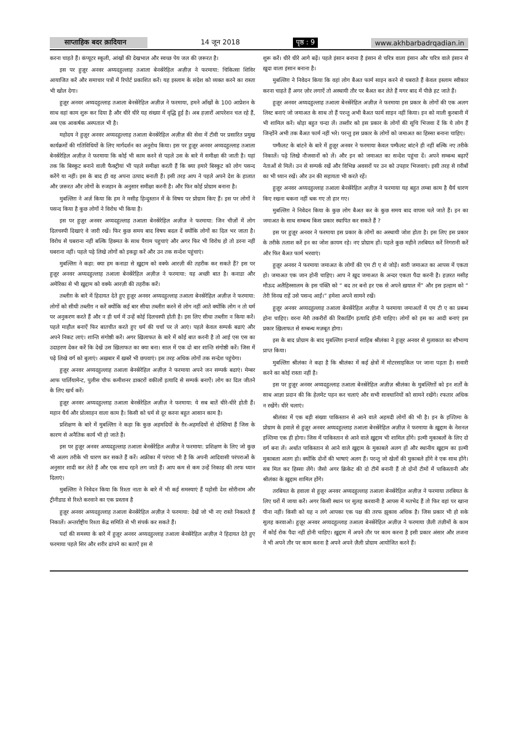साप्ताहिक बदर क़ादियान 14 जून 2018 पृष्ठ : 9 www.akhbarbadrqadian.in
करना चाहते हैं। कंप्यूटर स्कूली, आंखों की देखभाल और स्वच्छ पेय जल की ज़रूरत है।
इस पर हुज़ूर अनवर अय्यदहुल्लाह तआला बेनस्रेरेहिल अज़ीज़ ने फरमाया: चिकित्सा शिविर आयाजित करें और समाचार पत्रों में रिपोर्ट प्रकाशित करें। यह इस्लाम के संदेश को व्यक्त करने का रास्ता भी खोल देगा।
हुज़ूर अनवर अय्यदहुल्लाह तआला बेनस्रेरेहिल अज़ीज़ ने फरमाया, हमने आँखों के 100 आप्रेशन के साथ वहां काम शुरू कर दिया है और धीरे धीरे यह संख्या में वृद्धि हुई है। अब हज़ारों आपरेशन चल रहे हैं, अब एक आकर्षक अस्पताल भी है।
महोदय ने हुज़ूर अनवर अय्यदहुल्लाह तआला बेनस्रेरेहिल अज़ीज़ की सेवा में टीवी पर प्रसारित प्रमुख कार्यक्रमों की गतिविधियों के लिए मार्गदर्शन का अनुरोध किया। इस पर हुज़ूर अनवर अय्यदहुल्लाह तआला बेनस्रेरेहिल अज़ीज़ ने फरमाया कि कोई भी काम करने से पहले उस के बारे में समीक्षा की जाती है। यहां तक कि बिस्कुट बनाने वाली फैक्ट्रीयां भी पहले समीक्षा करती हैं कि क्या हमारे बिस्कुट को लोग पसन्द करेंगे या नहीं। इस के बाद ही वह अपना उत्पाद बनाती हैं। इसी तरह आप ने पहले अपने देश के हालात और ज़रूरत और लोगों के रुजहान के अनुसार समीक्षा करनी है। और फिर कोई प्रोग्राम बनाना है।
मुबल्लिग़ ने अर्ज़ किया कि हम ने मसीह हिन्दुस्तान में के विषय पर प्रोग्राम किए हैं। इस पर लोगों ने पसन्द किया है कुछ लोगों ने विरोध भी किया है।
इस पर हुज़ूर अनवर अय्यदहुल्लाह तआला बेनस्रेरेहिल अज़ीज़ ने फरमाया: जिन चीज़ों में लोग दिलचस्पी दिखाएं वे जारी रखें। फिर कुछ समय बाद विषय बदल दें क्योंकि लोगों का दिल भर जाता है। विरोध से घबराना नहीं बल्कि हिक्मत के साथ पैग़ाम पहुचाएं और अगर फिर भी विरोध हो तो डरना नहीं घबराना नहीं। पहले पढ़े लिखे लोगों को इकट्ठा करें और उन तक सन्देश पहुंचाएं।
मुबल्लिग़ ने कहा: क्या हम कनाडा से ख़ुद्दाम को वक्फे आरज़ी की तहरीक कर सकते हैं? इस पर हुज़ूर अनवर अय्यदहुल्लाह तआला बेनस्रेरेहिल अज़ीज़ ने फरमाया: यह अच्छी बात है। कनाडा और अमेरिका से भी ख़ुद्दाम को वक्फे आरज़ी की तहरीक करें।
तब्लीग़ के बारे में हिदायत देते हुए हुज़ूर अनवर अय्यदहुल्लाह तआला बेनस्रेरेहिल अज़ीज़ ने फरमाया: लोगों को सीधी तब्लीग़ न करें क्योंकि कई बार सीधा तब्लीग़ करने से लोग नहीं आते क्योंकि लोग न तो धर्म पर अनुकरण करते हैं और न ही धर्म में उन्हें कोई दिलचस्पी होती है। इस लिए सीधा तब्लीग़ न किया करें। पहले माहौल बनाऐं फिर बातचीत करते हुए धर्म की चर्चा पर ले आएं। पहले केवल सम्पर्क बढाएं और अपने निकट लाएं। शान्ति संगोष्ठी करें। अगर ख़िलाफत के बारे में कोई बात करनी है तो आई एस एस का उदाहरण देकर करें कि देखें उस ख़िलाफत का क्या बना। साल में एक दो बार शान्ति संगोष्ठी करें। जिस में पढ़े लिखे वर्ग को बुलाएं। अख़बार में ख़बरें भी छपवाएं। इस तरह अधिक लोगों तक सन्देश पहुंचेगा।
हुज़ूर अनवर अय्यदहुल्लाह तआला बेनस्रेरेहिल अज़ीज़ ने फरमाया अपने जन सम्पर्क बढाएं। मेम्बर आफ पार्लियामेन्ट, पुलीस चीफ कमीशनर डाक्टरों वकीलों इत्यादि से सम्पर्क बनाऐं। लोग का दिल जीतने के लिए खर्च करें।
हुज़ूर अनवर अय्यदहुल्लाह तआला बेनस्रेरेहिल अज़ीज़ ने फरमाया: ये सब बातें धीरे-धीरे होती हैं। महान धैर्य और प्रोत्साहन वाला काम है। किसी को धर्म से दूर करना बहुत आसान काम है।
प्रशिक्षण के बारे में मुबल्लिग़ ने कहा कि कुछ अहमदियों के ग़ैर-अहमदियों से दोस्तियां हैं जिस के कारण से अनैतिक कार्य भी हो जाते हैं।
इस पर हुज़ूर अनवर अय्यदहुल्लाह तआला बेनस्रेरेहिल अज़ीज़ ने फरमाया: प्रशिक्षण के लिए जो कुछ भी अलग तरीके भी धारण कर सकते हैं करें। अफ्रीका में परंपरा भी है कि अपनी आदिवासी परंपराओं के अनुसार शादी कर लेते हैं और एक साथ रहने लग जाते हैं। आप कम से कम उन्हें निकाह की तरफ ध्यान दिलाएं।
मुबल्लिग़ ने निवेदन किया कि रिश्ता नाता के बारे में भी कई समस्याएं हैं पड़ोसी देश सोरीनाम और ट्रीनीडाड से रिश्ते करवाने का एक प्रस्ताव है
हुज़ूर अनवर अय्यदहुल्लाह तआला बेनस्रेरेहिल अज़ीज़ ने फरमाया: देखें जो भी नए रास्ते निकलते हैं निकालें। अन्तर्राष्ट्रीय रिश्ता केंद्र समिति से भी संपर्क कर सकते हैं।
पर्दा की समस्या के बारे में हुज़ूर अनवर अय्यदहुल्लाह तआला बेनस्रेरेहिल अज़ीज़ ने हिदायत देते हुए फरमाया पहले सिर और शरीर ढांपने का बताऐं इस से
शुरू करें। धीरे धीरे आगे बढ़ें। पहले इंसान बनाना है इंसान से चरित्र वाला इंसान और चरित्र वाले इंसान से ख़ुदा वाला इंसान बनाना है।
मुबल्लिग़ ने निवेदन किया कि वहां लोग बैअत फार्म साइन करने से घबराते हैं केवल इस्लाम स्वीकार करना चाहते हैं अगर ज़ोर लगाऐं तो अस्थायी तौर पर बैअत कर लेते हैं मगर बाद में पीछे हट जाते हैं।
हुज़ूर अनवर अय्यदहुल्लाह तआला बेनस्रेरेहिल अज़ीज़ ने फरमाया इस प्रकार के लोगों की एक अलग लिस्ट बनाएं जो जमाअत के साथ तो हैं परन्तु अभी बैअत फार्म साइन नहीं किया। इन को माली कुरबानी में भी शामिल करें। थोड़ा बहुत चन्दा लें। तब्शीर को इस प्रकार के लोगों की सूचि भिजवा दें कि ये लोग हैं जिन्होंने अभी तक बैअत फार्म नहीं भरे। परन्तु इस प्रकार के लोगों को जमाअत का हिस्सा बनाना चाहिए।
पम्फैलट के बांटने के बारे में हुज़ूर अनवर ने फरमाया केवल पम्फैलट बांटने ही नहीं बल्कि नए तरीके निकालें। पढ़े लिखे नौजवानों को लें। और इन को जमाअत का सन्देश पहुंचा दें। अपने सम्बन्ध बढ़ाऐं नेताओं से मिलें। उन से सम्पर्क रखें और विभिन्न अवसरों पर उन को उपहार भिजवाएं। इसी तरह से ग़रीबों का भी ध्यान रखें। और उन की सहायता भी करते रहें।
हुज़ूर अनवर अय्यदहुल्लाह तआला बेनस्रेरेहिल अज़ीज़ ने फरमाया यह बहुत लम्बा काम है धैर्य धारण किए रखना थकना नहीं थक गए तो हार गए।
मुबल्लिग़ ने निवेदन किया के कुछ लोग बैअत कर के कुछ समय बाद वापस चले जाते हैं। इन का जमाअत के साथ सम्बन्ध किस प्रकार स्थापित कर सकते हैं ?
इस पर हुज़ूर अनवर ने फरमाया इस प्रकार के लोगों का अस्थायी जोश होता है। इस लिए इस प्रकार के तरीके तलाश करें इन का जोश क़ायम रहे। नए प्रोग्राम हों। पहले कुछ महीने तरबियत करें निगरानी करें और फिर बैअत फार्म भरवाएं।
हुज़ूर अनवर ने फरमाया जमाअत के लोगों की एम टी ए से जोड़ें। सारी जमाअत का आपस में एकता हो। जमाअत एक जान होनी चाहिए। आप ने ख़ुद जमाअत के अन्दर एकता पैदा करनी है। हज़रत मसीह मौऊद अलैहिस्सालम के इस पंक्ति को “ बद तर बनो हर एक से अपने ख़याल में” और इस इल्हाम को “ तेरी विनम्र राहें उसे पसन्द आईं।” हमेशा अपने सामने रखें।
हुज़ूर अनवर अय्यदहुल्लाह तआला बेनस्रेरेहिल अज़ीज़ ने फरमाया जमाअतों में एम टी ए का प्रबन्ध होना चाहिए। वरना मेरी तकरीरों की रिकार्डिंग इत्यादि होनी चाहिए। लोगों को इस का आदी बनाएं इस प्रकार ख़िलाफत से सम्बन्ध मज़बूत होगा।
इस के बाद प्रोग्राम के बाद मुबल्लिग़ इन्चार्ज साहिब श्रीलंका ने हुज़ूर अनवर से मुलाकात का सौभाग्य प्राप्त किया।
मुबल्लिग़ श्रीलंका ने कहा है कि श्रीलंका में कई क्षेत्रों में मोटरसाइकिल पर जाना पड़ता है। सवारी करने का कोई रास्ता नहीं है।
इस पर हुज़ूर अनवर अय्यदहुल्लाह तआला बेनस्रेरेहिल अज़ीज़ श्रीलंका के मुबल्लिग़ों को इन शर्तों के साथ आज्ञा प्रदान की कि हेलमेट पहन कर चलाएं और सभी सावधानियों को सामने रखेंगे। रफतार अधिक न रखेंगे। धीरे चलाएं।
श्रीलंका में एक बड़ी संख्या पाकिस्तान से आने वाले अहमदी लोगों की भी है। इन के इज्तिमा के प्रोग्राम के हवाले से हुज़ूर अनवर अय्यदहुल्लाह तआला बेनस्रेरेहिल अज़ीज़ ने फरमाया के ख़ुद्दाम के नेशनल इज्तिमा एक ही होगा। जिस में पाकिस्तान से आने वाले ख़ुद्दाम भी शामिल होंगे। इल्मी मुकाबलों के लिए दो वर्ग बना लें। अर्थात पाकिस्तान से आने वाले ख़ुद्दाम के मुकाबले अलग हों और स्थानीय ख़ुद्दाम का इल्मी मुकाबला अलग हो। क्योंकि दोनों की भाषाएं अलग हैं। परन्तु जो खेलों की मुकाबले होंगे वे एक साथ होंगे। सब मिल कर हिस्सा लेंगे। जैसो अगर क्रिकेट की दो टीमें बनानी हैं तो दोनों टीमों में पाकिस्तानी और श्रीलंका के ख़ुद्दाम शामिल होंगे।
तरबियत के हवाला से हुज़ूर अनवर अय्यदहुल्लाह तआला बेनस्रेरेहिल अज़ीज़ ने फरमाया तरबियत के लिए घरों में जाया करें। अगर किसी स्थान पर सुलह करवानी है आपस में मतभेद हैं तो फिर वहां पर खाना पीना नहीं। किसी को यह न लगे आपका एक पक्ष की तरफ झुकाव अधिक है। जिस प्रकार भी हो सके सुलह करवाओ। हुज़ूर अनवर अय्यदहुल्लाह तआला बेनस्रेरेहिल अज़ीज़ ने फरमाया ज़ैली तंज़ीमों के काम में कोई रोक पैदा नहीं होनी चाहिए। ख़ुद्दाम में अपने तौर पर काम करना है इसी प्रकार अंसार और लजना ने भी अपने तौर पर काम करना है अपने अपने ज़ैली प्रोग्राम आयोजित करने हैं।